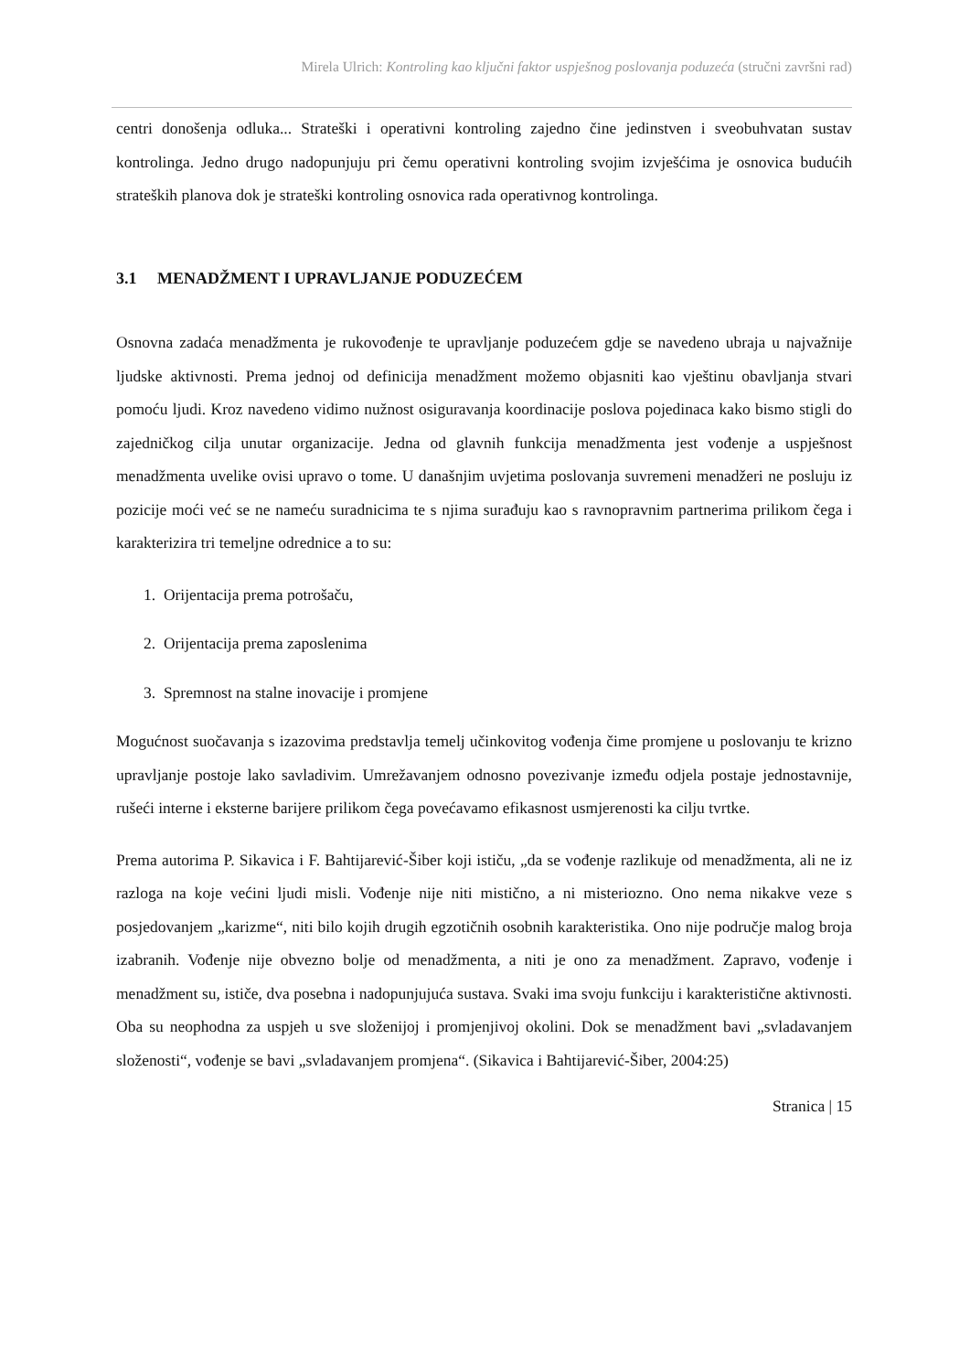Mirela Ulrich: Kontroling kao ključni faktor uspješnog poslovanja poduzeća (stručni završni rad)
centri donošenja odluka... Strateški i operativni kontroling zajedno čine jedinstven i sveobuhvatan sustav kontrolinga. Jedno drugo nadopunjuju pri čemu operativni kontroling svojim izvješćima je osnovica budućih strateških planova dok je strateški kontroling osnovica rada operativnog kontrolinga.
3.1 MENADŽMENT I UPRAVLJANJE PODUZEĆEM
Osnovna zadaća menadžmenta je rukovođenje te upravljanje poduzećem gdje se navedeno ubraja u najvažnije ljudske aktivnosti. Prema jednoj od definicija menadžment možemo objasniti kao vještinu obavljanja stvari pomoću ljudi. Kroz navedeno vidimo nužnost osiguravanja koordinacije poslova pojedinaca kako bismo stigli do zajedničkog cilja unutar organizacije. Jedna od glavnih funkcija menadžmenta jest vođenje a uspješnost menadžmenta uvelike ovisi upravo o tome. U današnjim uvjetima poslovanja suvremeni menadžeri ne posluju iz pozicije moći već se ne nameću suradnicima te s njima surađuju kao s ravnopravnim partnerima prilikom čega i karakterizira tri temeljne odrednice a to su:
1. Orijentacija prema potrošaču,
2. Orijentacija prema zaposlenima
3. Spremnost na stalne inovacije i promjene
Mogućnost suočavanja s izazovima predstavlja temelj učinkovitog vođenja čime promjene u poslovanju te krizno upravljanje postoje lako savladivim. Umrežavanjem odnosno povezivanje između odjela postaje jednostavnije, rušeći interne i eksterne barijere prilikom čega povećavamo efikasnost usmjerenosti ka cilju tvrtke.
Prema autorima P. Sikavica i F. Bahtijarević-Šiber koji ističu, „da se vođenje razlikuje od menadžmenta, ali ne iz razloga na koje većini ljudi misli. Vođenje nije niti mistično, a ni misteriozno. Ono nema nikakve veze s posjedovanjem „karizme“, niti bilo kojih drugih egzotičnih osobnih karakteristika. Ono nije područje malog broja izabranih. Vođenje nije obvezno bolje od menadžmenta, a niti je ono za menadžment. Zapravo, vođenje i menadžment su, ističe, dva posebna i nadopunjujuća sustava. Svaki ima svoju funkciju i karakteristične aktivnosti. Oba su neophodna za uspjeh u sve složenijoj i promjenjivoj okolini. Dok se menadžment bavi „svladavanjem složenosti“, vođenje se bavi „svladavanjem promjena“. (Sikavica i Bahtijarević-Šiber, 2004:25)
Stranica | 15